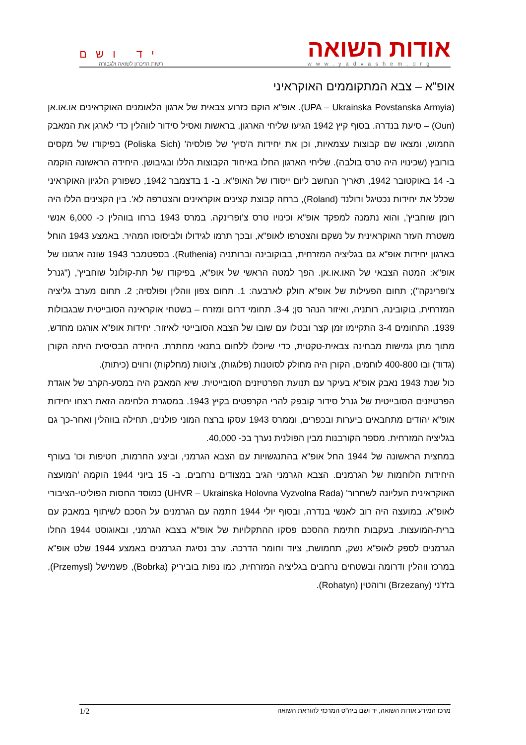אודות השואה
www.yadvashem.org
יד ושם
רשות הזיכרון לשואה ולגבורה
אופ"א – צבא המתקוממים האוקראיני
(UPA – Ukrainska Povstanska Armyia). אופ"א הוקם כזרוע צבאית של ארגון הלאומנים האוקראינים או.או.אן (Oun) – סיעת בנדרה. בסוף קיץ 1942 הגיעו שליחי הארגון, בראשות ואסיל סידור לווהלין כדי לארגן את המאבק החמוש, ומצאו שם קבוצות עצמאיות, וכן את יחידות ה'סיץ' של פולסיה' (Poliska Sich) בפיקודו של מקסים בורובץ (שכינויו היה טרס בולבה). שליחי הארגון החלו באיחוד הקבוצות הללו ובגיבושן. היחידה הראשונה הוקמה ב- 14 באוקטובר 1942, תאריך הנחשב ליום ייסודו של האופ"א. ב- 1 בדצמבר 1942, כשפורק הלגיון האוקראיני שכלל את יחידות נכטיגל ורולנד (Roland), ברחה קבוצת קצינים אוקראינים והצטרפה לא'. בין הקצינים הללו היה רומן שוחביץ', והוא נתמנה למפקד אופ"א וכינויו טרס צ'ופרינקה. במרס 1943 ברחו בווהלין כ- 6,000 אנשי משטרת העזר האוקראינית על נשקם והצטרפו לאופ"א, ובכך תרמו לגידולו ולביסוסו המהיר. באמצע 1943 הוחל בארגון יחידות אופ"א גם בגליציה המזרחית, בבוקובינה וברותניה (Ruthenia). בספטמבר 1943 שונה ארגונו של אופ"א: המטה הצבאי של האו.או.אן. הפך למטה הראשי של אופ"א, בפיקודו של תת-קולונל שוחביץ', ("גנרל צ'ופרינקה"); תחום הפעילות של אופ"א חולק לארבעה: 1. תחום צפון ווהלין ופולסיה; 2. תחום מערב גליציה המזרחית, בוקובינה, רותניה, ואיזור הנהר סן; 3-4. תחומי דרום ומזרח – בשטחי אוקראינה הסובייטית שבגבולות 1939. התחומים 3-4 התקיימו זמן קצר ובטלו עם שובו של הצבא הסובייטי לאיזור. יחידות אופ"א אורגנו מחדש, מתוך מתן גמישות מבחינה צבאית-טקטית, כדי שיוכלו ללחום בתנאי מחתרת. היחידה הבסיסית היתה הקורן (גדוד) ובו 400-800 לוחמים, הקורן היה מחולק לסוטנות (פלוגות), צ'וטות (מחלקות) ורווים (כיתות).
כול שנת 1943 נאבק אופ"א בעיקר עם תנועת הפרטיזנים הסובייטית. שיא המאבק היה במסע-הקרב של אוגדת הפרטיזנים הסובייטית של גנרל סידור קובפק להרי הקרפטים בקיץ 1943. במסגרת הלחימה הזאת רצחו יחידות אופ"א יהודים מתחבאים ביערות ובכפרים, וממרס 1943 עסקו ברצח המוני פולנים, תחילה בווהלין ואחר-כך גם בגליציה המזרחית. מספר הקורבנות מבין הפולנית נערך בכ- 40,000.
במחצית הראשונה של 1944 החל אופ"א בהתנגשויות עם הצבא הגרמני, וביצע החרמות, חטיפות וכו' בעורף היחידות הלוחמות של הגרמנים. הצבא הגרמני הגיב במצודים נרחבים. ב- 15 ביוני 1944 הוקמה 'המועצה האוקראינית העליונה לשחרור' (UHVR – Ukrainska Holovna Vyzvolna Rada) כמוסד החסות הפוליטי-הציבורי לאופ"א. במועצה היה רוב לאנשי בנדרה, ובסוף יולי 1944 חתמה עם הגרמנים על הסכם לשיתוף במאבק עם ברית-המועצות. בעקבות חתימת ההסכם פסקו ההתקלויות של אופ"א בצבא הגרמני, ובאוגוסט 1944 החלו הגרמנים לספק לאופ"א נשק, תחמושת, ציוד וחומר הדרכה. ערב נסיגת הגרמנים באמצע 1944 שלט אופ"א במרכז ווהלין ודרומה ובשטחים נרחבים בגליציה המזרחית, כמו נפות בוביריק (Bobrka), פשמישל (Przemysl), בז'ז'ני (Brzezany) ורוהטין (Rohatyn).
מרכז המידע אודות השואה, יד ושם ביה"ס המרכזי להוראת השואה 1/2